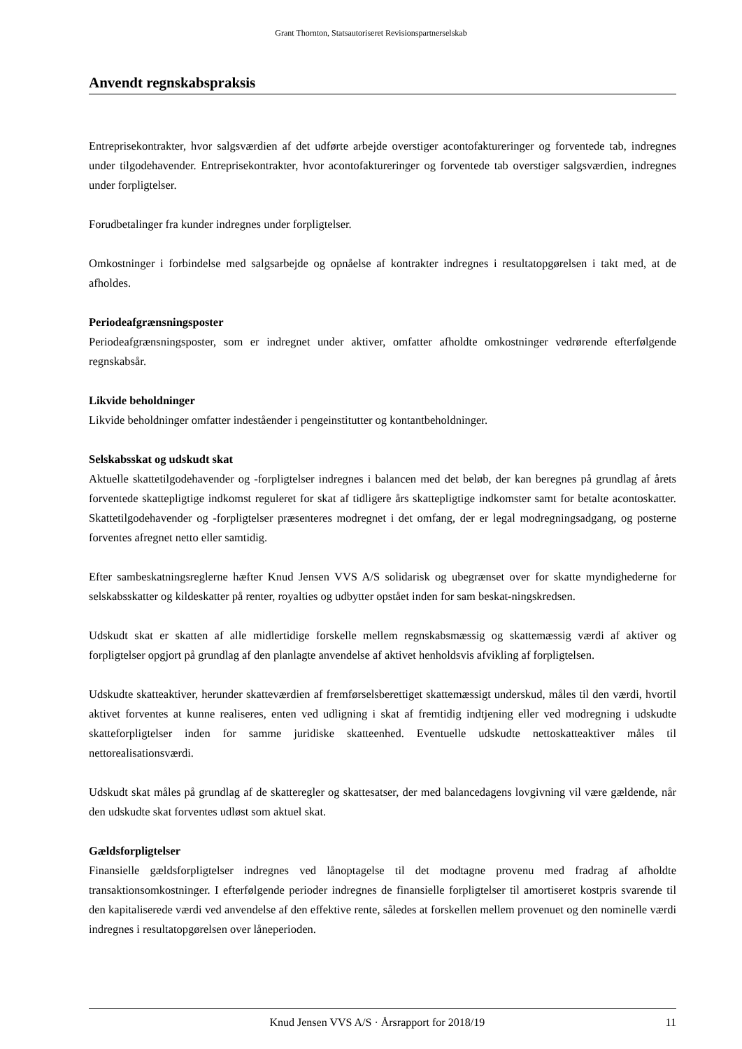Grant Thornton, Statsautoriseret Revisionspartnerselskab
Anvendt regnskabspraksis
Entreprisekontrakter, hvor salgsværdien af det udførte arbejde overstiger acontofaktureringer og forventede tab, indregnes under tilgodehavender. Entreprisekontrakter, hvor acontofaktureringer og forventede tab overstiger salgsværdien, indregnes under forpligtelser.
Forudbetalinger fra kunder indregnes under forpligtelser.
Omkostninger i forbindelse med salgsarbejde og opnåelse af kontrakter indregnes i resultatopgørelsen i takt med, at de afholdes.
Periodeafgrænsningsposter
Periodeafgrænsningsposter, som er indregnet under aktiver, omfatter afholdte omkostninger vedrørende efterfølgende regnskabsår.
Likvide beholdninger
Likvide beholdninger omfatter indeståender i pengeinstitutter og kontantbeholdninger.
Selskabsskat og udskudt skat
Aktuelle skattetilgodehavender og -forpligtelser indregnes i balancen med det beløb, der kan beregnes på grundlag af årets forventede skattepligtige indkomst reguleret for skat af tidligere års skattepligtige indkomster samt for betalte acontoskatter. Skattetilgodehavender og -forpligtelser præsenteres modregnet i det omfang, der er legal modregningsadgang, og posterne forventes afregnet netto eller samtidig.
Efter sambeskatningsreglerne hæfter Knud Jensen VVS A/S solidarisk og ubegrænset over for skatte myndighederne for selskabsskatter og kildeskatter på renter, royalties og udbytter opstået inden for sam beskat-ningskredsen.
Udskudt skat er skatten af alle midlertidige forskelle mellem regnskabsmæssig og skattemæssig værdi af aktiver og forpligtelser opgjort på grundlag af den planlagte anvendelse af aktivet henholdsvis afvikling af forpligtelsen.
Udskudte skatteaktiver, herunder skatteværdien af fremførselsberettiget skattemæssigt underskud, måles til den værdi, hvortil aktivet forventes at kunne realiseres, enten ved udligning i skat af fremtidig indtjening eller ved modregning i udskudte skatteforpligtelser inden for samme juridiske skatteenhed. Eventuelle udskudte nettoskatteaktiver måles til nettorealisationsværdi.
Udskudt skat måles på grundlag af de skatteregler og skattesatser, der med balancedagens lovgivning vil være gældende, når den udskudte skat forventes udløst som aktuel skat.
Gældsforpligtelser
Finansielle gældsforpligtelser indregnes ved lånoptagelse til det modtagne provenu med fradrag af afholdte transaktionsomkostninger. I efterfølgende perioder indregnes de finansielle forpligtelser til amortiseret kostpris svarende til den kapitaliserede værdi ved anvendelse af den effektive rente, således at forskellen mellem provenuet og den nominelle værdi indregnes i resultatopgørelsen over låneperioden.
Knud Jensen VVS A/S · Årsrapport for 2018/19 11